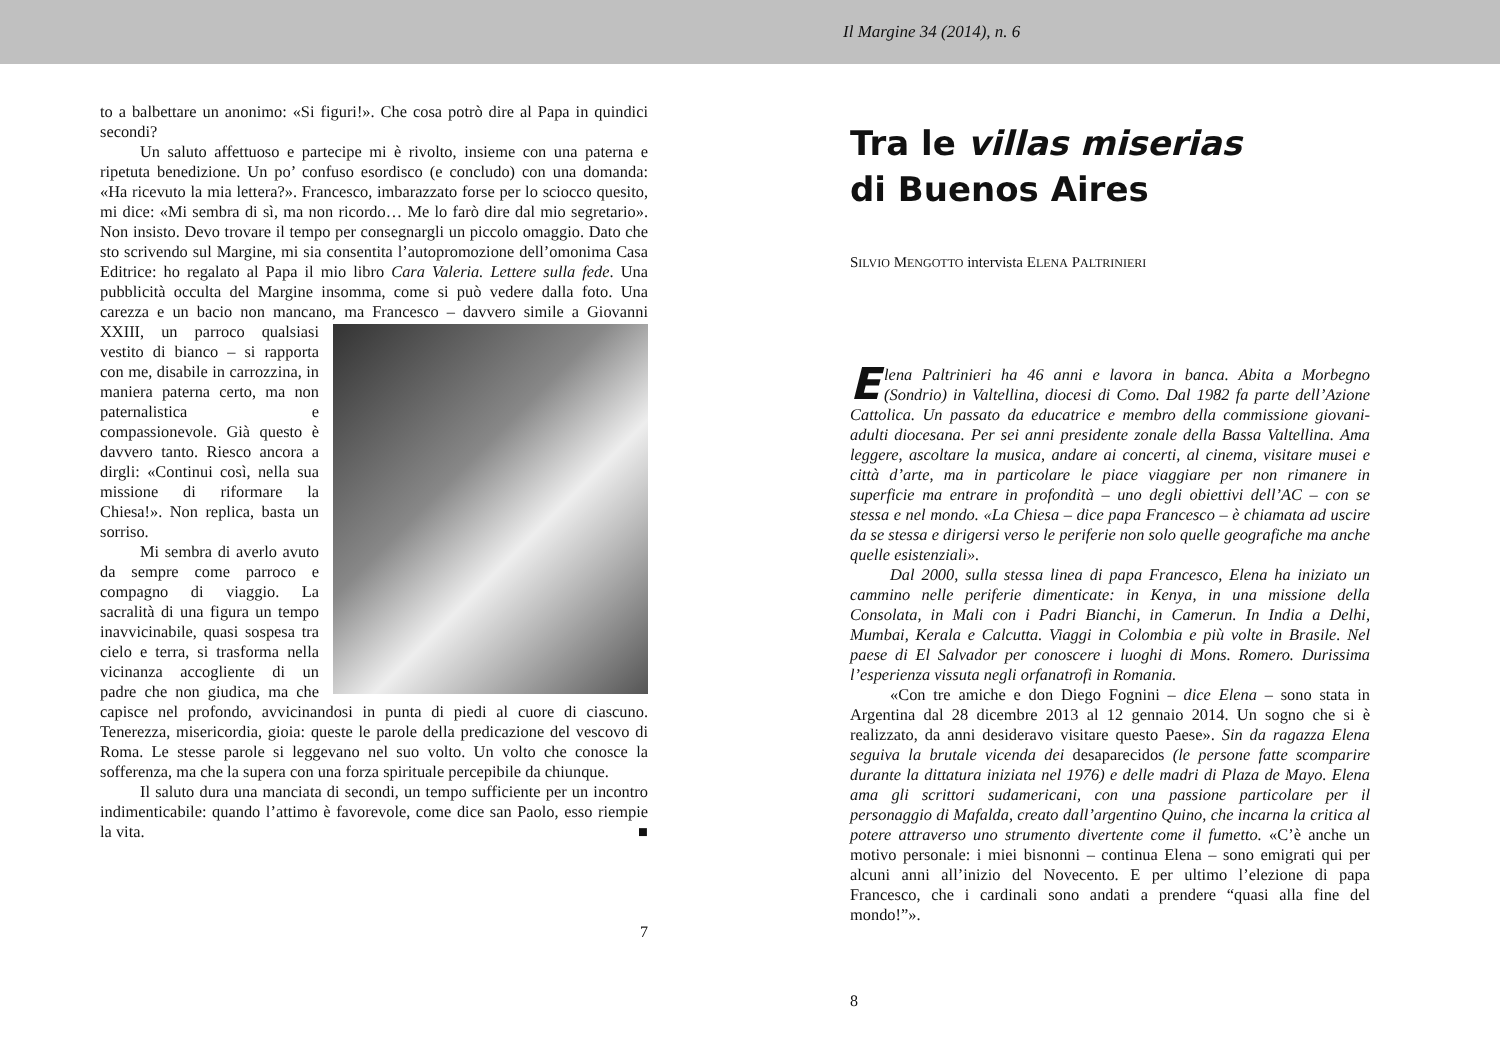Il Margine 34 (2014), n. 6
to a balbettare un anonimo: «Si figuri!». Che cosa potrò dire al Papa in quindici secondi?
Un saluto affettuoso e partecipe mi è rivolto, insieme con una paterna e ripetuta benedizione. Un po’ confuso esordisco (e concludo) con una domanda: «Ha ricevuto la mia lettera?». Francesco, imbarazzato forse per lo sciocco quesito, mi dice: «Mi sembra di sì, ma non ricordo… Me lo farò dire dal mio segretario». Non insisto. Devo trovare il tempo per consegnargli un piccolo omaggio. Dato che sto scrivendo sul Margine, mi sia consentita l’autopromozione dell’omonima Casa Editrice: ho regalato al Papa il mio libro Cara Valeria. Lettere sulla fede. Una pubblicità occulta del Margine insomma, come si può vedere dalla foto. Una carezza e un bacio non mancano, ma Francesco – davvero simile a Giovanni XXIII, un parroco qualsiasi vestito di bianco – si rapporta con me, disabile in carrozzina, in maniera paterna certo, ma non paternalistica e compassionevole. Già questo è davvero tanto. Riesco ancora a dirgli: «Continui così, nella sua missione di riformare la Chiesa!». Non replica, basta un sorriso.
Mi sembra di averlo avuto da sempre come parroco e compagno di viaggio. La sacralità di una figura un tempo inavvicinabile, quasi sospesa tra cielo e terra, si trasforma nella vicinanza accogliente di un padre che non giudica, ma che capisce nel profondo, avvicinandosi in punta di piedi al cuore di ciascuno. Tenerezza, misericordia, gioia: queste le parole della predicazione del vescovo di Roma. Le stesse parole si leggevano nel suo volto. Un volto che conosce la sofferenza, ma che la supera con una forza spirituale percepibile da chiunque.
Il saluto dura una manciata di secondi, un tempo sufficiente per un incontro indimenticabile: quando l’attimo è favorevole, come dice san Paolo, esso riempie la vita. ■
7
Tra le villas miserias
di Buenos Aires
SILVIO MENGOTTO intervista ELENA PALTRINIERI
Elena Paltrinieri ha 46 anni e lavora in banca. Abita a Morbegno (Sondrio) in Valtellina, diocesi di Como. Dal 1982 fa parte dell’Azione Cattolica. Un passato da educatrice e membro della commissione giovani-adulti diocesana. Per sei anni presidente zonale della Bassa Valtellina. Ama leggere, ascoltare la musica, andare ai concerti, al cinema, visitare musei e città d’arte, ma in particolare le piace viaggiare per non rimanere in superficie ma entrare in profondità – uno degli obiettivi dell’AC – con se stessa e nel mondo. «La Chiesa – dice papa Francesco – è chiamata ad uscire da se stessa e dirigersi verso le periferie non solo quelle geografiche ma anche quelle esistenziali».
Dal 2000, sulla stessa linea di papa Francesco, Elena ha iniziato un cammino nelle periferie dimenticate: in Kenya, in una missione della Consolata, in Mali con i Padri Bianchi, in Camerun. In India a Delhi, Mumbai, Kerala e Calcutta. Viaggi in Colombia e più volte in Brasile. Nel paese di El Salvador per conoscere i luoghi di Mons. Romero. Durissima l’esperienza vissuta negli orfanatrofi in Romania.
«Con tre amiche e don Diego Fognini – dice Elena – sono stata in Argentina dal 28 dicembre 2013 al 12 gennaio 2014. Un sogno che si è realizzato, da anni desideravo visitare questo Paese». Sin da ragazza Elena seguiva la brutale vicenda dei desaparecidos (le persone fatte scomparire durante la dittatura iniziata nel 1976) e delle madri di Plaza de Mayo. Elena ama gli scrittori sudamericani, con una passione particolare per il personaggio di Mafalda, creato dall’argentino Quino, che incarna la critica al potere attraverso uno strumento divertente come il fumetto. «C’è anche un motivo personale: i miei bisnonni – continua Elena – sono emigrati qui per alcuni anni all’inizio del Novecento. E per ultimo l’elezione di papa Francesco, che i cardinali sono andati a prendere “quasi alla fine del mondo!”».
8